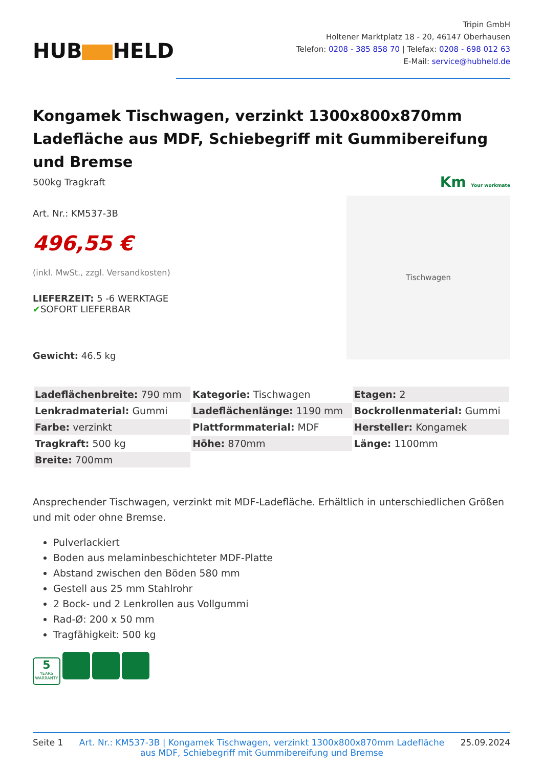HUB HELD
Tripin GmbH
Holtener Marktplatz 18 - 20, 46147 Oberhausen
Telefon: 0208 - 385 858 70 | Telefax: 0208 - 698 012 63
E-Mail: service@hubheld.de
Kongamek Tischwagen, verzinkt 1300x800x870mm Ladefläche aus MDF, Schiebegriff mit Gummibereifung und Bremse
500kg Tragkraft
Art. Nr.: KM537-3B
496,55 €
(inkl. MwSt., zzgl. Versandkosten)
LIEFERZEIT: 5 -6 WERKTAGE
✔SOFORT LIEFERBAR
Gewicht: 46.5 kg
Km Your workmate
Tischwagen
| Ladeflächenbreite: 790 mm | Kategorie: Tischwagen | Etagen: 2 |
| Lenkradmaterial: Gummi | Ladeflächenlänge: 1190 mm | Bockrollenmaterial: Gummi |
| Farbe: verzinkt | Plattformmaterial: MDF | Hersteller: Kongamek |
| Tragkraft: 500 kg | Höhe: 870mm | Länge: 1100mm |
| Breite: 700mm | | |
Ansprechender Tischwagen, verzinkt mit MDF-Ladefläche. Erhältlich in unterschiedlichen Größen und mit oder ohne Bremse.
Pulverlackiert
Boden aus melaminbeschichteter MDF-Platte
Abstand zwischen den Böden 580 mm
Gestell aus 25 mm Stahlrohr
2 Bock- und 2 Lenkrollen aus Vollgummi
Rad-Ø: 200 x 50 mm
Tragfähigkeit: 500 kg
5
YEARS WARRANTY
Seite 1 Art. Nr.: KM537-3B | Kongamek Tischwagen, verzinkt 1300x800x870mm Ladefläche aus MDF, Schiebegriff mit Gummibereifung und Bremse 25.09.2024